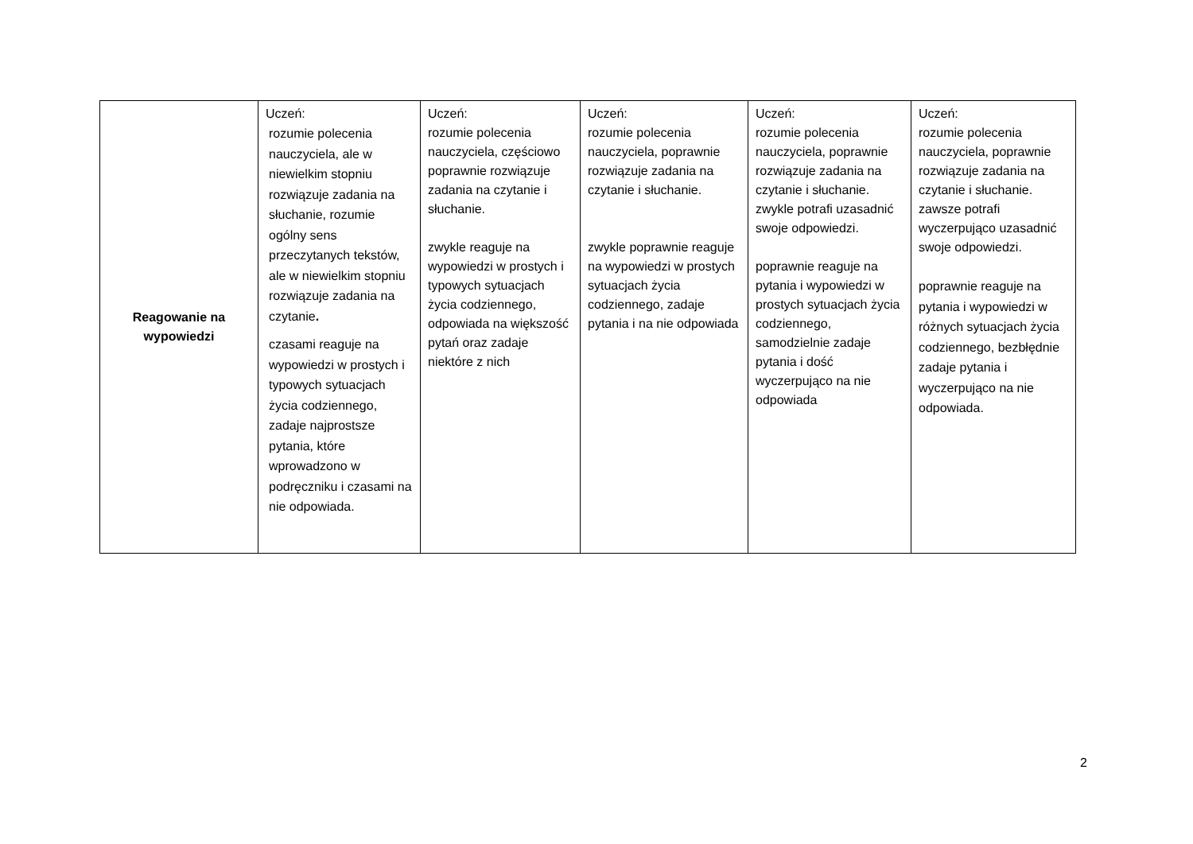| Reagowanie na wypowiedzi | Uczeń: rozumie polecenia nauczyciela, ale w niewielkim stopniu rozwiązuje zadania na słuchanie, rozumie ogólny sens przeczytanych tekstów, ale w niewielkim stopniu rozwiązuje zadania na czytanie . czasami reaguje na wypowiedzi w prostych i typowych sytuacjach życia codziennego, zadaje najprostsze pytania, które wprowadzono w podręczniku i czasami na nie odpowiada. | Uczeń: rozumie polecenia nauczyciela, częściowo poprawnie rozwiązuje zadania na czytanie i słuchanie. zwykle reaguje na wypowiedzi w prostych i typowych sytuacjach życia codziennego, odpowiada na większość pytań oraz zadaje niektóre z nich | Uczeń: rozumie polecenia nauczyciela, poprawnie rozwiązuje zadania na czytanie i słuchanie. zwykle poprawnie reaguje na wypowiedzi w prostych sytuacjach życia codziennego, zadaje pytania i na nie odpowiada | Uczeń: rozumie polecenia nauczyciela, poprawnie rozwiązuje zadania na czytanie i słuchanie. zwykle potrafi uzasadnić swoje odpowiedzi. poprawnie reaguje na pytania i wypowiedzi w prostych sytuacjach życia codziennego, samodzielnie zadaje pytania i dość wyczerpująco na nie odpowiada | Uczeń: rozumie polecenia nauczyciela, poprawnie rozwiązuje zadania na czytanie i słuchanie. zawsze potrafi wyczerpująco uzasadnić swoje odpowiedzi. poprawnie reaguje na pytania i wypowiedzi w różnych sytuacjach życia codziennego, bezbłędnie zadaje pytania i wyczerpująco na nie odpowiada. |
2